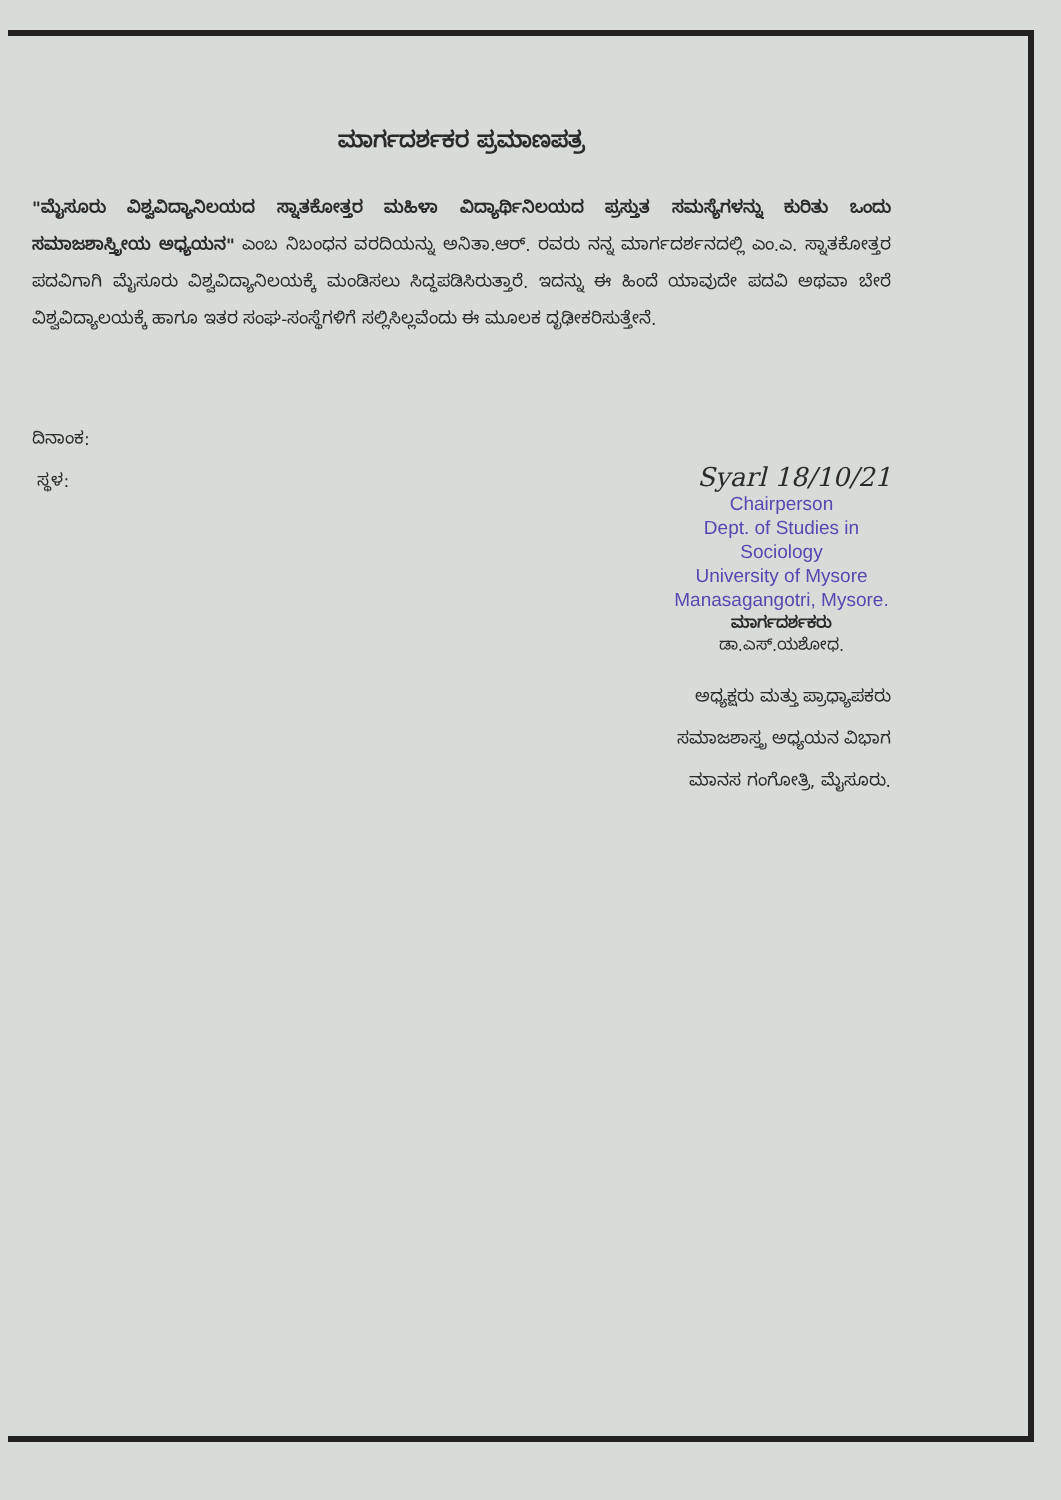ಮಾರ್ಗದರ್ಶಕರ ಪ್ರಮಾಣಪತ್ರ
"ಮೈಸೂರು ವಿಶ್ವವಿದ್ಯಾನಿಲಯದ ಸ್ನಾತಕೋತ್ತರ ಮಹಿಳಾ ವಿದ್ಯಾರ್ಥಿನಿಲಯದ ಪ್ರಸ್ತುತ ಸಮಸ್ಯೆಗಳನ್ನು ಕುರಿತು ಒಂದು ಸಮಾಜಶಾಸ್ತ್ರೀಯ ಅಧ್ಯಯನ" ಎಂಬ ನಿಬಂಧನ ವರದಿಯನ್ನು ಅನಿತಾ.ಆರ್. ರವರು ನನ್ನ ಮಾರ್ಗದರ್ಶನದಲ್ಲಿ ಎಂ.ಎ. ಸ್ನಾತಕೋತ್ತರ ಪದವಿಗಾಗಿ ಮೈಸೂರು ವಿಶ್ವವಿದ್ಯಾನಿಲಯಕ್ಕೆ ಮಂಡಿಸಲು ಸಿದ್ಧಪಡಿಸಿರುತ್ತಾರೆ. ಇದನ್ನು ಈ ಹಿಂದೆ ಯಾವುದೇ ಪದವಿ ಅಥವಾ ಬೇರೆ ವಿಶ್ವವಿದ್ಯಾಲಯಕ್ಕೆ ಹಾಗೂ ಇತರ ಸಂಘ-ಸಂಸ್ಥೆಗಳಿಗೆ ಸಲ್ಲಿಸಿಲ್ಲವೆಂದು ಈ ಮೂಲಕ ದೃಢೀಕರಿಸುತ್ತೇನೆ.
ದಿನಾಂಕ:
ಸ್ಥಳ:
Syarl 18/10/21
Chairperson
Dept. of Studies in Sociology
University of Mysore
Manasagangotri, Mysore.
ಮಾರ್ಗದರ್ಶಕರು
ಡಾ.ಎಸ್.ಯಶೋಧ.
ಅಧ್ಯಕ್ಷರು ಮತ್ತು ಪ್ರಾಧ್ಯಾಪಕರು
ಸಮಾಜಶಾಸ್ತ್ರ ಅಧ್ಯಯನ ವಿಭಾಗ
ಮಾನಸ ಗಂಗೋತ್ರಿ, ಮೈಸೂರು.